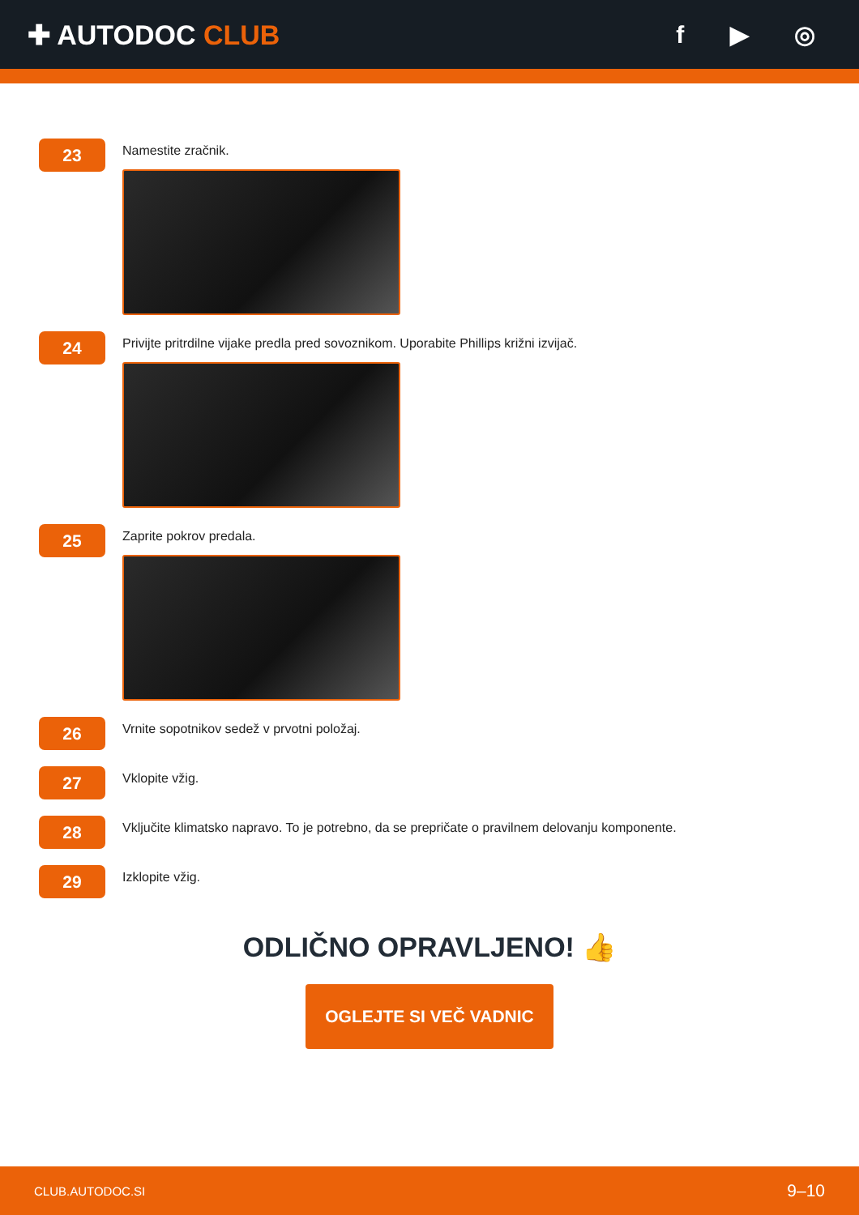✚ AUTODOC CLUB f ▶ ◎
23
Namestite zračnik.
24
Privijte pritrdilne vijake predla pred sovoznikom. Uporabite Phillips križni izvijač.
25
Zaprite pokrov predala.
26
Vrnite sopotnikov sedež v prvotni položaj.
27
Vklopite vžig.
28
Vključite klimatsko napravo. To je potrebno, da se prepričate o pravilnem delovanju komponente.
29
Izklopite vžig.
ODLIČNO OPRAVLJENO! 👍
OGLEJTE SI VEČ VADNIC
CLUB.AUTODOC.SI 9–10